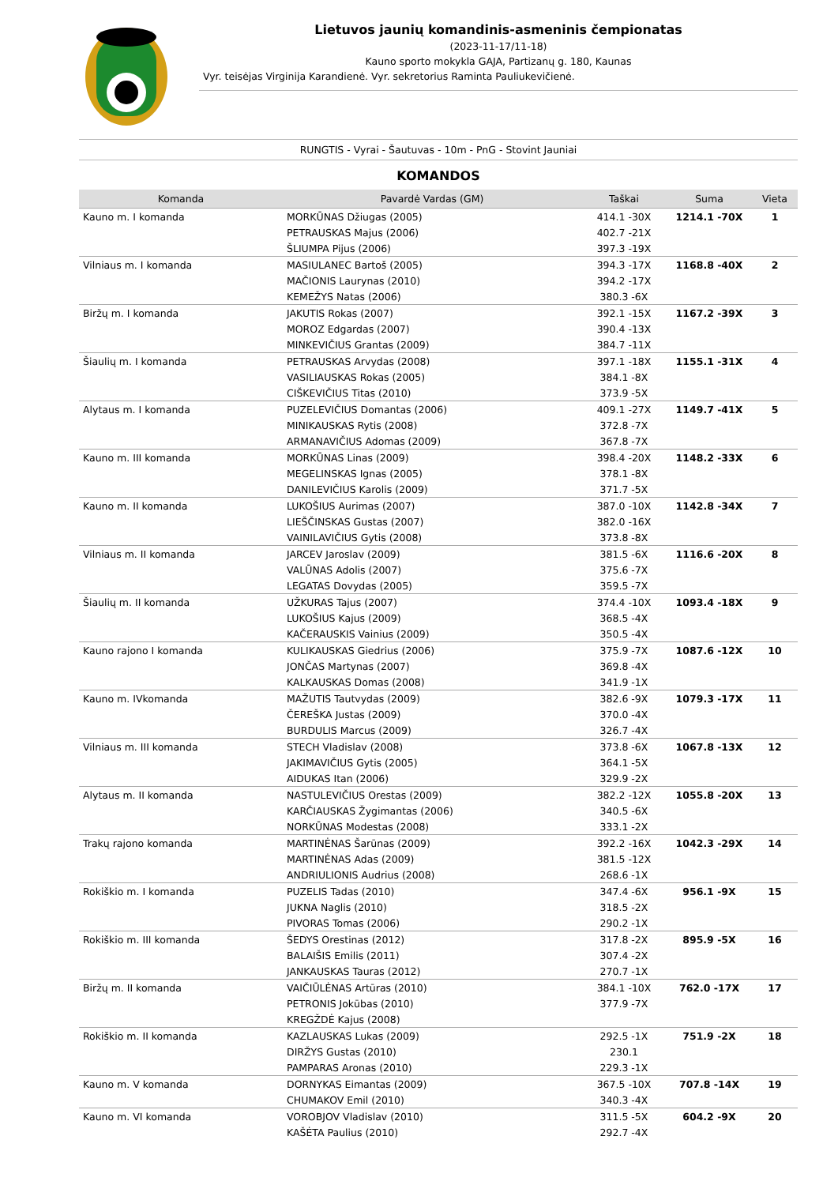Lietuvos jaunių komandinis-asmeninis čempionatas
(2023-11-17/11-18)
Kauno sporto mokykla GAJA, Partizanų g. 180, Kaunas
Vyr. teisėjas Virginija Karandienė. Vyr. sekretorius Raminta Pauliukevičienė.
RUNGTIS - Vyrai - Šautuvas - 10m - PnG - Stovint Jauniai
KOMANDOS
| Komanda | Pavardė Vardas (GM) | Taškai | Suma | Vieta |
| --- | --- | --- | --- | --- |
| Kauno m. I komanda | MORKŪNAS Džiugas (2005) | 414.1 -30X | 1214.1 -70X | 1 |
| | PETRAUSKAS Majus (2006) | 402.7 -21X | | |
| | ŠLIUMPA Pijus (2006) | 397.3 -19X | | |
| Vilniaus m. I komanda | MASIULANEC Bartoš (2005) | 394.3 -17X | 1168.8 -40X | 2 |
| | MAČIONIS Laurynas (2010) | 394.2 -17X | | |
| | KEMEŽYS Natas (2006) | 380.3 -6X | | |
| Biržų m. I komanda | JAKUTIS Rokas (2007) | 392.1 -15X | 1167.2 -39X | 3 |
| | MOROZ Edgardas (2007) | 390.4 -13X | | |
| | MINKEVIČIUS Grantas (2009) | 384.7 -11X | | |
| Šiaulių m. I komanda | PETRAUSKAS Arvydas (2008) | 397.1 -18X | 1155.1 -31X | 4 |
| | VASILIAUSKAS Rokas (2005) | 384.1 -8X | | |
| | CIŠKEVIČIUS Titas (2010) | 373.9 -5X | | |
| Alytaus m. I komanda | PUZELEVIČIUS Domantas (2006) | 409.1 -27X | 1149.7 -41X | 5 |
| | MINIKAUSKAS Rytis (2008) | 372.8 -7X | | |
| | ARMANAVIČIUS Adomas (2009) | 367.8 -7X | | |
| Kauno m. III komanda | MORKŪNAS Linas (2009) | 398.4 -20X | 1148.2 -33X | 6 |
| | MEGELINSKAS Ignas (2005) | 378.1 -8X | | |
| | DANILEVIČIUS Karolis (2009) | 371.7 -5X | | |
| Kauno m. II komanda | LUKOŠIUS Aurimas (2007) | 387.0 -10X | 1142.8 -34X | 7 |
| | LIEŠČINSKAS Gustas (2007) | 382.0 -16X | | |
| | VAINILAVIČIUS Gytis (2008) | 373.8 -8X | | |
| Vilniaus m. II komanda | JARCEV Jaroslav (2009) | 381.5 -6X | 1116.6 -20X | 8 |
| | VALŪNAS Adolis (2007) | 375.6 -7X | | |
| | LEGATAS Dovydas (2005) | 359.5 -7X | | |
| Šiaulių m. II komanda | UŽKURAS Tajus (2007) | 374.4 -10X | 1093.4 -18X | 9 |
| | LUKOŠIUS Kajus (2009) | 368.5 -4X | | |
| | KAČERAUSKIS Vainius (2009) | 350.5 -4X | | |
| Kauno rajono I komanda | KULIKAUSKAS Giedrius (2006) | 375.9 -7X | 1087.6 -12X | 10 |
| | JONČAS Martynas (2007) | 369.8 -4X | | |
| | KALKAUSKAS Domas (2008) | 341.9 -1X | | |
| Kauno m. IVkomanda | MAŽUTIS Tautvydas (2009) | 382.6 -9X | 1079.3 -17X | 11 |
| | ČEREŠKA Justas (2009) | 370.0 -4X | | |
| | BURDULIS Marcus (2009) | 326.7 -4X | | |
| Vilniaus m. III komanda | STECH Vladislav (2008) | 373.8 -6X | 1067.8 -13X | 12 |
| | JAKIMAVIČIUS Gytis (2005) | 364.1 -5X | | |
| | AIDUKAS Itan (2006) | 329.9 -2X | | |
| Alytaus m. II komanda | NASTULEVIČIUS Orestas (2009) | 382.2 -12X | 1055.8 -20X | 13 |
| | KARČIAUSKAS Žygimantas (2006) | 340.5 -6X | | |
| | NORKŪNAS Modestas (2008) | 333.1 -2X | | |
| Trakų rajono komanda | MARTINĖNAS Šarūnas (2009) | 392.2 -16X | 1042.3 -29X | 14 |
| | MARTINĖNAS Adas (2009) | 381.5 -12X | | |
| | ANDRIULIONIS Audrius (2008) | 268.6 -1X | | |
| Rokiškio m. I komanda | PUZELIS Tadas (2010) | 347.4 -6X | 956.1 -9X | 15 |
| | JUKNA Naglis (2010) | 318.5 -2X | | |
| | PIVORAS Tomas (2006) | 290.2 -1X | | |
| Rokiškio m. III komanda | ŠEDYS Orestinas (2012) | 317.8 -2X | 895.9 -5X | 16 |
| | BALAIŠIS Emilis (2011) | 307.4 -2X | | |
| | JANKAUSKAS Tauras (2012) | 270.7 -1X | | |
| Biržų m. II komanda | VAIČIŪLĖNAS Artūras (2010) | 384.1 -10X | 762.0 -17X | 17 |
| | PETRONIS Jokūbas (2010) | 377.9 -7X | | |
| | KREGŽDĖ Kajus (2008) | | | |
| Rokiškio m. II komanda | KAZLAUSKAS Lukas (2009) | 292.5 -1X | 751.9 -2X | 18 |
| | DIRŽYS Gustas (2010) | 230.1 | | |
| | PAMPARAS Aronas (2010) | 229.3 -1X | | |
| Kauno m. V komanda | DORNYKAS Eimantas (2009) | 367.5 -10X | 707.8 -14X | 19 |
| | CHUMAKOV Emil (2010) | 340.3 -4X | | |
| Kauno m. VI komanda | VOROBJOV Vladislav (2010) | 311.5 -5X | 604.2 -9X | 20 |
| | KAŠĖTA Paulius (2010) | 292.7 -4X | | |